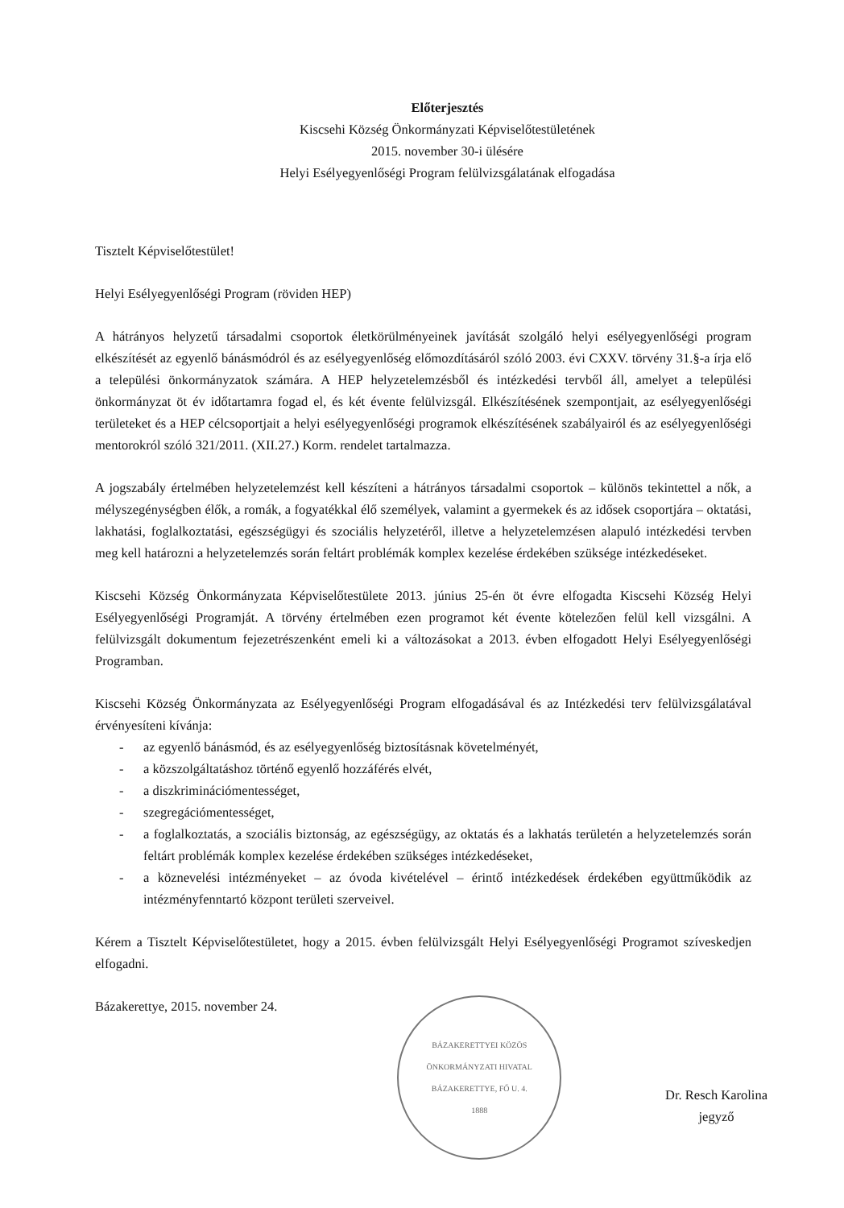Előterjesztés
Kiscsehi Község Önkormányzati Képviselőtestületének
2015. november 30-i ülésére
Helyi Esélyegyenlőségi Program felülvizsgálatának elfogadása
Tisztelt Képviselőtestület!
Helyi Esélyegyenlőségi Program (röviden HEP)
A hátrányos helyzetű társadalmi csoportok életkörülményeinek javítását szolgáló helyi esélyegyenlőségi program elkészítését az egyenlő bánásmódról és az esélyegyenlőség előmozdításáról szóló 2003. évi CXXV. törvény 31.§-a írja elő a települési önkormányzatok számára. A HEP helyzetelemzésből és intézkedési tervből áll, amelyet a települési önkormányzat öt év időtartamra fogad el, és két évente felülvizsgál. Elkészítésének szempontjait, az esélyegyenlőségi területeket és a HEP célcsoportjait a helyi esélyegyenlőségi programok elkészítésének szabályairól és az esélyegyenlőségi mentorokról szóló 321/2011. (XII.27.) Korm. rendelet tartalmazza.
A jogszabály értelmében helyzetelemzést kell készíteni a hátrányos társadalmi csoportok – különös tekintettel a nők, a mélyszegénységben élők, a romák, a fogyatékkal élő személyek, valamint a gyermekek és az idősek csoportjára – oktatási, lakhatási, foglalkoztatási, egészségügyi és szociális helyzetéről, illetve a helyzetelemzésen alapuló intézkedési tervben meg kell határozni a helyzetelemzés során feltárt problémák komplex kezelése érdekében szüksége intézkedéseket.
Kiscsehi Község Önkormányzata Képviselőtestülete 2013. június 25-én öt évre elfogadta Kiscsehi Község Helyi Esélyegyenlőségi Programját. A törvény értelmében ezen programot két évente kötelezően felül kell vizsgálni. A felülvizsgált dokumentum fejezetrészenként emeli ki a változásokat a 2013. évben elfogadott Helyi Esélyegyenlőségi Programban.
Kiscsehi Község Önkormányzata az Esélyegyenlőségi Program elfogadásával és az Intézkedési terv felülvizsgálatával érvényesíteni kívánja:
- az egyenlő bánásmód, és az esélyegyenlőség biztosításnak követelményét,
- a közszolgáltatáshoz történő egyenlő hozzáférés elvét,
- a diszkriminációmentességet,
- szegregációmentességet,
- a foglalkoztatás, a szociális biztonság, az egészségügy, az oktatás és a lakhatás területén a helyzetelemzés során feltárt problémák komplex kezelése érdekében szükséges intézkedéseket,
- a köznevelési intézményeket – az óvoda kivételével – érintő intézkedések érdekében együttműködik az intézményfenntartó központ területi szerveivel.
Kérem a Tisztelt Képviselőtestületet, hogy a 2015. évben felülvizsgált Helyi Esélyegyenlőségi Programot szíveskedjen elfogadni.
Bázakerettye, 2015. november 24.
BÁZAKERETTYEI KÖZÖS ÖNKORMÁNYZATI HIVATAL
BÁZAKERETTYE, FŐ U. 4.
1888
Dr. Resch Karolina
jegyző